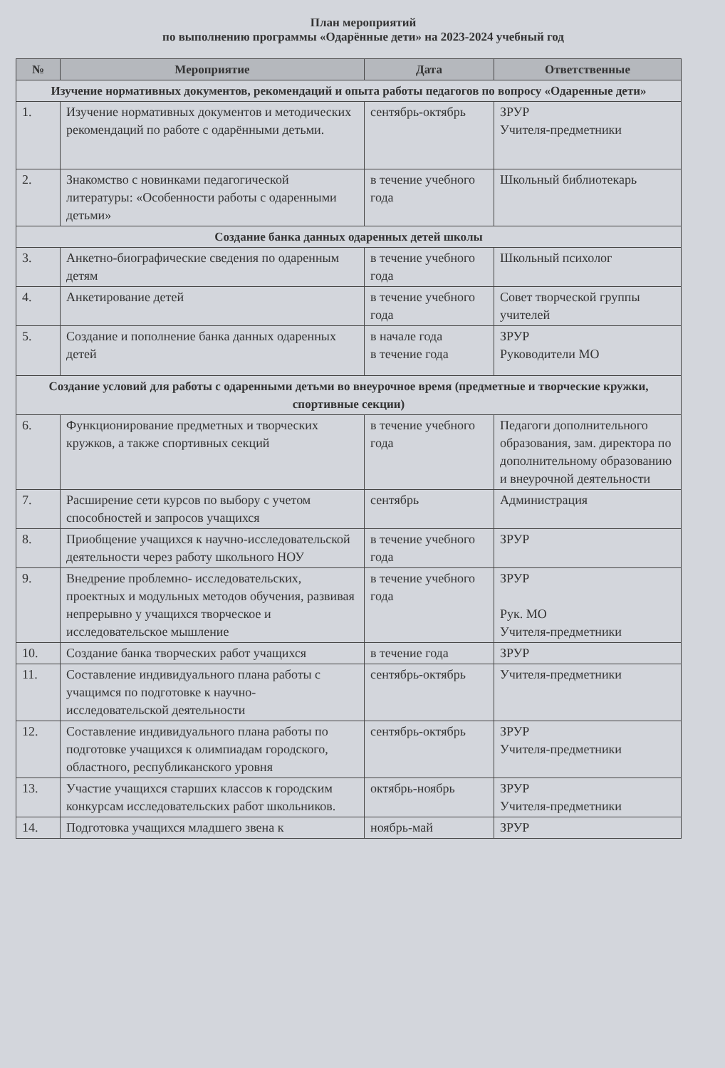План мероприятий
по выполнению программы «Одарённые дети» на 2023-2024 учебный год
| № | Мероприятие | Дата | Ответственные |
| --- | --- | --- | --- |
| Изучение нормативных документов, рекомендаций и опыта работы педагогов по вопросу «Одаренные дети» | | | |
| 1. | Изучение нормативных документов и методических рекомендаций по работе с одарёнными детьми. | сентябрь-октябрь | ЗРУР Учителя-предметники |
| 2. | Знакомство с новинками педагогической литературы: «Особенности работы с одаренными детьми» | в течение учебного года | Школьный библиотекарь |
| Создание банка данных одаренных детей школы | | | |
| 3. | Анкетно-биографические сведения по одаренным детям | в течение учебного года | Школьный психолог |
| 4. | Анкетирование детей | в течение учебного года | Совет творческой группы учителей |
| 5. | Создание и пополнение банка данных одаренных детей | в начале года в течение года | ЗРУР Руководители МО |
| Создание условий для работы с одаренными детьми во внеурочное время (предметные и творческие кружки, спортивные секции) | | | |
| 6. | Функционирование предметных и творческих кружков, а также спортивных секций | в течение учебного года | Педагоги дополнительного образования, зам. директора по дополнительному образованию и внеурочной деятельности |
| 7. | Расширение сети курсов по выбору с учетом способностей и запросов учащихся | сентябрь | Администрация |
| 8. | Приобщение учащихся к научно-исследовательской деятельности через работу школьного НОУ | в течение учебного года | ЗРУР |
| 9. | Внедрение проблемно- исследовательских, проектных и модульных методов обучения, развивая непрерывно у учащихся творческое и исследовательское мышление | в течение учебного года | ЗРУР Рук. МО Учителя-предметники |
| 10. | Создание банка творческих работ учащихся | в течение года | ЗРУР |
| 11. | Составление индивидуального плана работы с учащимся по подготовке к научно-исследовательской деятельности | сентябрь-октябрь | Учителя-предметники |
| 12. | Составление индивидуального плана работы по подготовке учащихся к олимпиадам городского, областного, республиканского уровня | сентябрь-октябрь | ЗРУР Учителя-предметники |
| 13. | Участие учащихся старших классов к городским конкурсам исследовательских работ школьников. | октябрь-ноябрь | ЗРУР Учителя-предметники |
| 14. | Подготовка учащихся младшего звена к | ноябрь-май | ЗРУР |